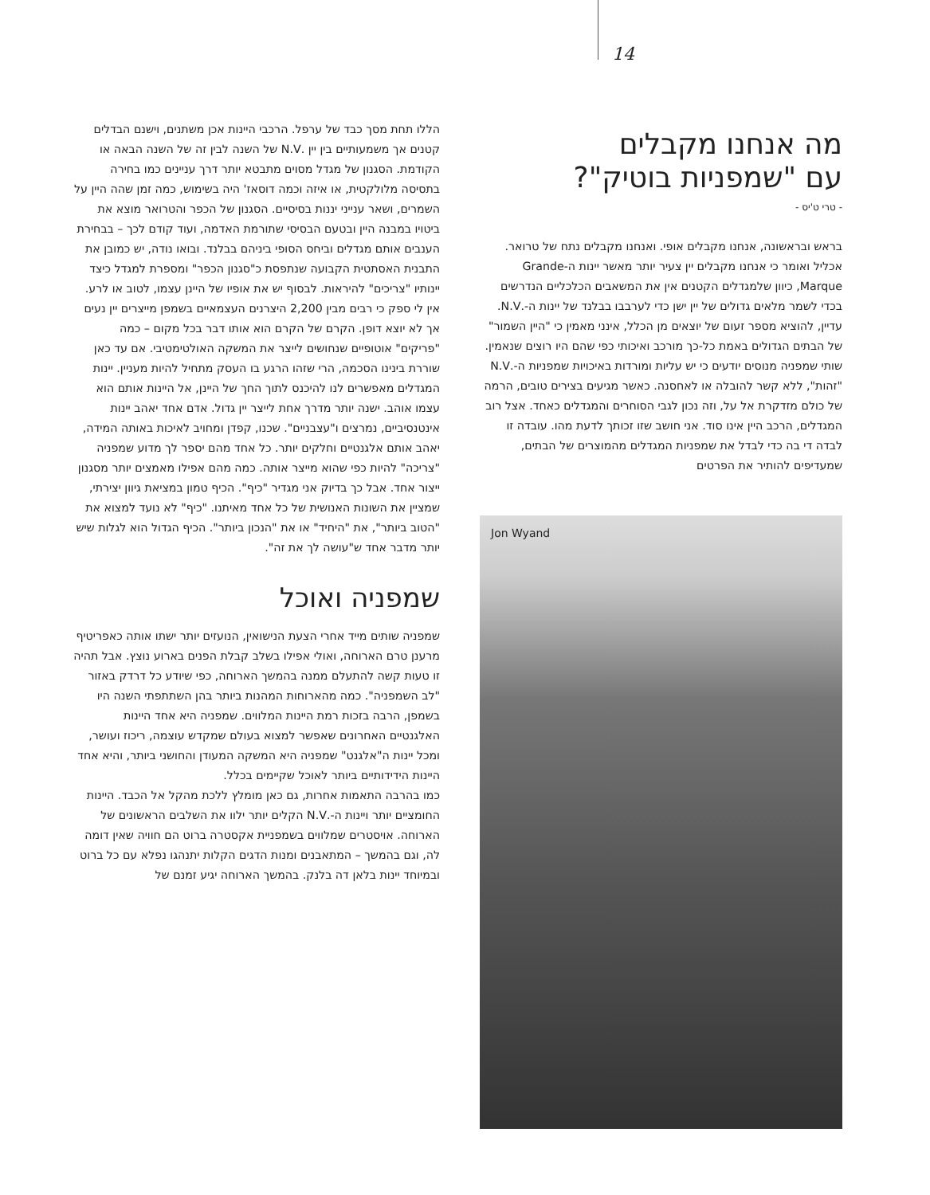14
מה אנחנו מקבלים
עם "שמפניות בוטיק"?
- טרי ט'יס -
בראש ובראשונה, אנחנו מקבלים אופי. ואנחנו מקבלים נתח של טרואר.
אכליל ואומר כי אנחנו מקבלים יין צעיר יותר מאשר יינות ה-Grande Marque, כיוון שלמגדלים הקטנים אין את המשאבים הכלכליים הנדרשים בכדי לשמר מלאים גדולים של יין ישן כדי לערבבו בבלנד של יינות ה-.N.V. עדיין, להוציא מספר זעום של יוצאים מן הכלל, אינני מאמין כי "היין השמור" של הבתים הגדולים באמת כל-כך מורכב ואיכותי כפי שהם היו רוצים שנאמין. שותי שמפניה מנוסים יודעים כי יש עליות ומורדות באיכויות שמפניות ה-.N.V "זהות", ללא קשר להובלה או לאחסנה. כאשר מגיעים בצירים טובים, הרמה של כולם מזדקרת אל על, וזה נכון לגבי הסוחרים והמגדלים כאחד. אצל רוב המגדלים, הרכב היין אינו סוד. אני חושב שזו זכותך לדעת מהו. עובדה זו לבדה די בה כדי לבדל את שמפניות המגדלים מהמוצרים של הבתים, שמעדיפים להותיר את הפרטים
Jon Wyand
הללו תחת מסך כבד של ערפל. הרכבי היינות אכן משתנים, וישנם הבדלים קטנים אך משמעותיים בין יין .N.V של השנה לבין זה של השנה הבאה או הקודמת. הסגנון של מגדל מסוים מתבטא יותר דרך עניינים כמו בחירה בתסיסה מלולקטית, או איזה וכמה דוסאז' היה בשימוש, כמה זמן שהה היין על השמרים, ושאר ענייני יננות בסיסיים. הסגנון של הכפר והטרואר מוצא את ביטויו במבנה היין ובטעם הבסיסי שתורמת האדמה, ועוד קודם לכך – בבחירת הענבים אותם מגדלים וביחס הסופי ביניהם בבלנד. ובואו נודה, יש כמובן את התבנית האסתטית הקבועה שנתפסת כ"סגנון הכפר" ומספרת למגדל כיצד יינותיו "צריכים" להיראות. לבסוף יש את אופיו של היינן עצמו, לטוב או לרע. אין לי ספק כי רבים מבין 2,200 היצרנים העצמאיים בשמפן מייצרים יין נעים אך לא יוצא דופן. הקרם של הקרם הוא אותו דבר בכל מקום – כמה "פריקים" אוטופיים שנחושים לייצר את המשקה האולטימטיבי. אם עד כאן שוררת בינינו הסכמה, הרי שזהו הרגע בו העסק מתחיל להיות מעניין. יינות המגדלים מאפשרים לנו להיכנס לתוך החך של היינן, אל היינות אותם הוא עצמו אוהב. ישנה יותר מדרך אחת לייצר יין גדול. אדם אחד יאהב יינות אינטנסיביים, נמרצים ו"עצבניים". שכנו, קפדן ומחויב לאיכות באותה המידה, יאהב אותם אלגנטיים וחלקים יותר. כל אחד מהם יספר לך מדוע שמפניה "צריכה" להיות כפי שהוא מייצר אותה. כמה מהם אפילו מאמצים יותר מסגנון ייצור אחד. אבל כך בדיוק אני מגדיר "כיף". הכיף טמון במציאת גיוון יצירתי, שמציין את השונות האנושית של כל אחד מאיתנו. "כיף" לא נועד למצוא את "הטוב ביותר", את "היחיד" או את "הנכון ביותר". הכיף הגדול הוא לגלות שיש יותר מדבר אחד ש"עושה לך את זה".
שמפניה ואוכל
שמפניה שותים מייד אחרי הצעת הנישואין, הנועזים יותר ישתו אותה כאפריטיף מרענן טרם הארוחה, ואולי אפילו בשלב קבלת הפנים בארוע נוצץ. אבל תהיה זו טעות קשה להתעלם ממנה בהמשך הארוחה, כפי שיודע כל דרדק באזור "לב השמפניה". כמה מהארוחות המהנות ביותר בהן השתתפתי השנה היו בשמפן, הרבה בזכות רמת היינות המלווים. שמפניה היא אחד היינות האלגנטיים האחרונים שאפשר למצוא בעולם שמקדש עוצמה, ריכוז ועושר, ומכל יינות ה"אלגנט" שמפניה היא המשקה המעודן והחושני ביותר, והיא אחד היינות הידידותיים ביותר לאוכל שקיימים בכלל.
כמו בהרבה התאמות אחרות, גם כאן מומלץ ללכת מהקל אל הכבד. היינות החומציים יותר ויינות ה-.N.V הקלים יותר ילוו את השלבים הראשונים של הארוחה. אויסטרים שמלווים בשמפניית אקסטרה ברוט הם חוויה שאין דומה לה, וגם בהמשך – המתאבנים ומנות הדגים הקלות יתנהגו נפלא עם כל ברוט ובמיוחד יינות בלאן דה בלנק. בהמשך הארוחה יגיע זמנם של